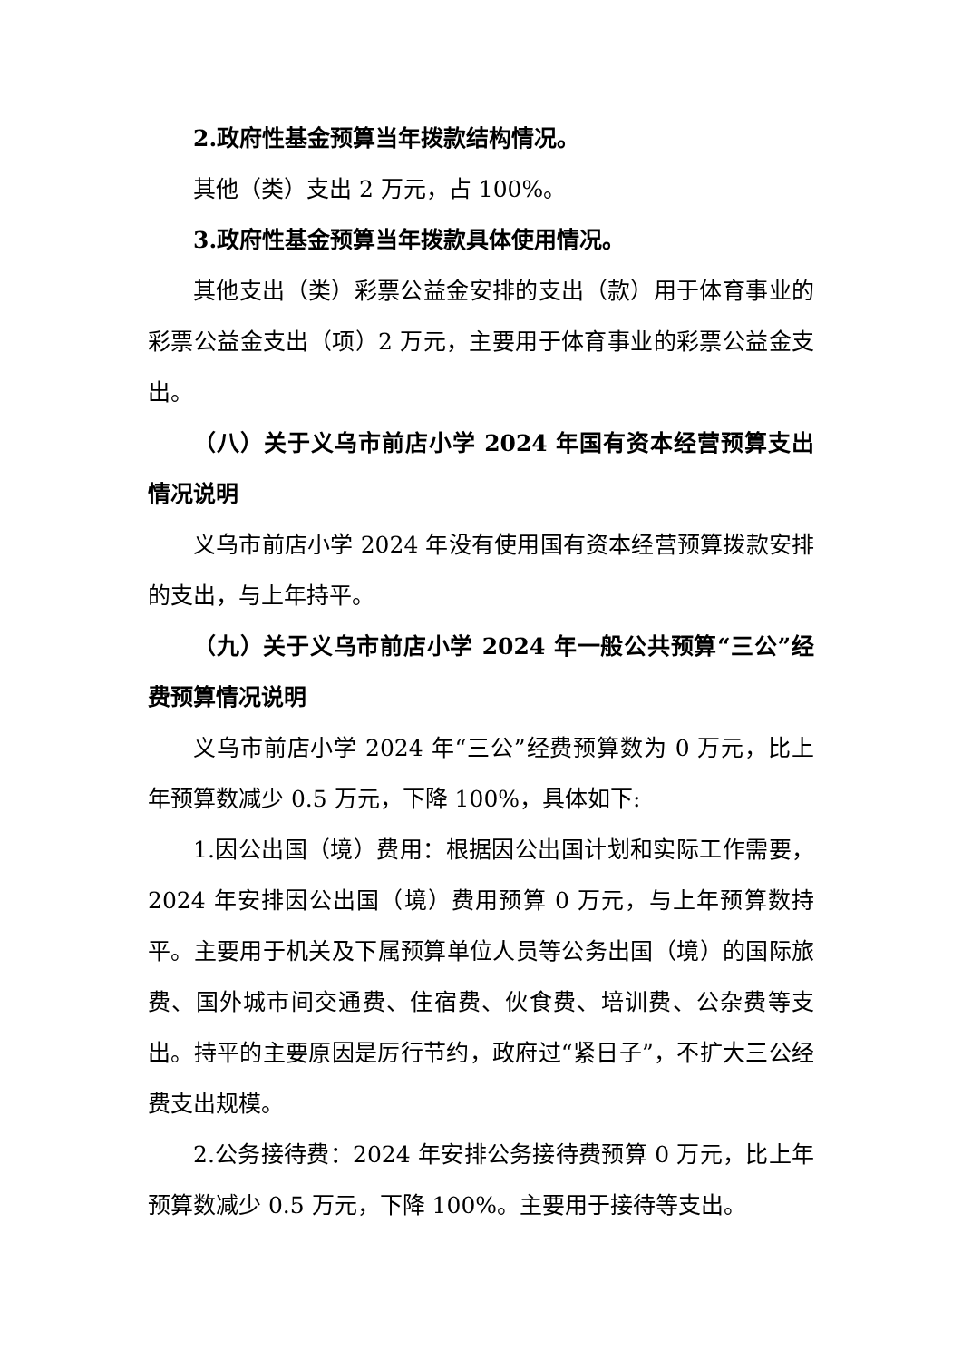2.政府性基金预算当年拨款结构情况。
其他（类）支出 2 万元，占 100%。
3.政府性基金预算当年拨款具体使用情况。
其他支出（类）彩票公益金安排的支出（款）用于体育事业的彩票公益金支出（项）2 万元，主要用于体育事业的彩票公益金支出。
（八）关于义乌市前店小学 2024 年国有资本经营预算支出情况说明
义乌市前店小学 2024 年没有使用国有资本经营预算拨款安排的支出，与上年持平。
（九）关于义乌市前店小学 2024 年一般公共预算“三公”经费预算情况说明
义乌市前店小学 2024 年“三公”经费预算数为 0 万元，比上年预算数减少 0.5 万元，下降 100%，具体如下:
1.因公出国（境）费用：根据因公出国计划和实际工作需要，2024 年安排因公出国（境）费用预算 0 万元，与上年预算数持平。主要用于机关及下属预算单位人员等公务出国（境）的国际旅费、国外城市间交通费、住宿费、伙食费、培训费、公杂费等支出。持平的主要原因是厉行节约，政府过“紧日子”，不扩大三公经费支出规模。
2.公务接待费：2024 年安排公务接待费预算 0 万元，比上年预算数减少 0.5 万元，下降 100%。主要用于接待等支出。